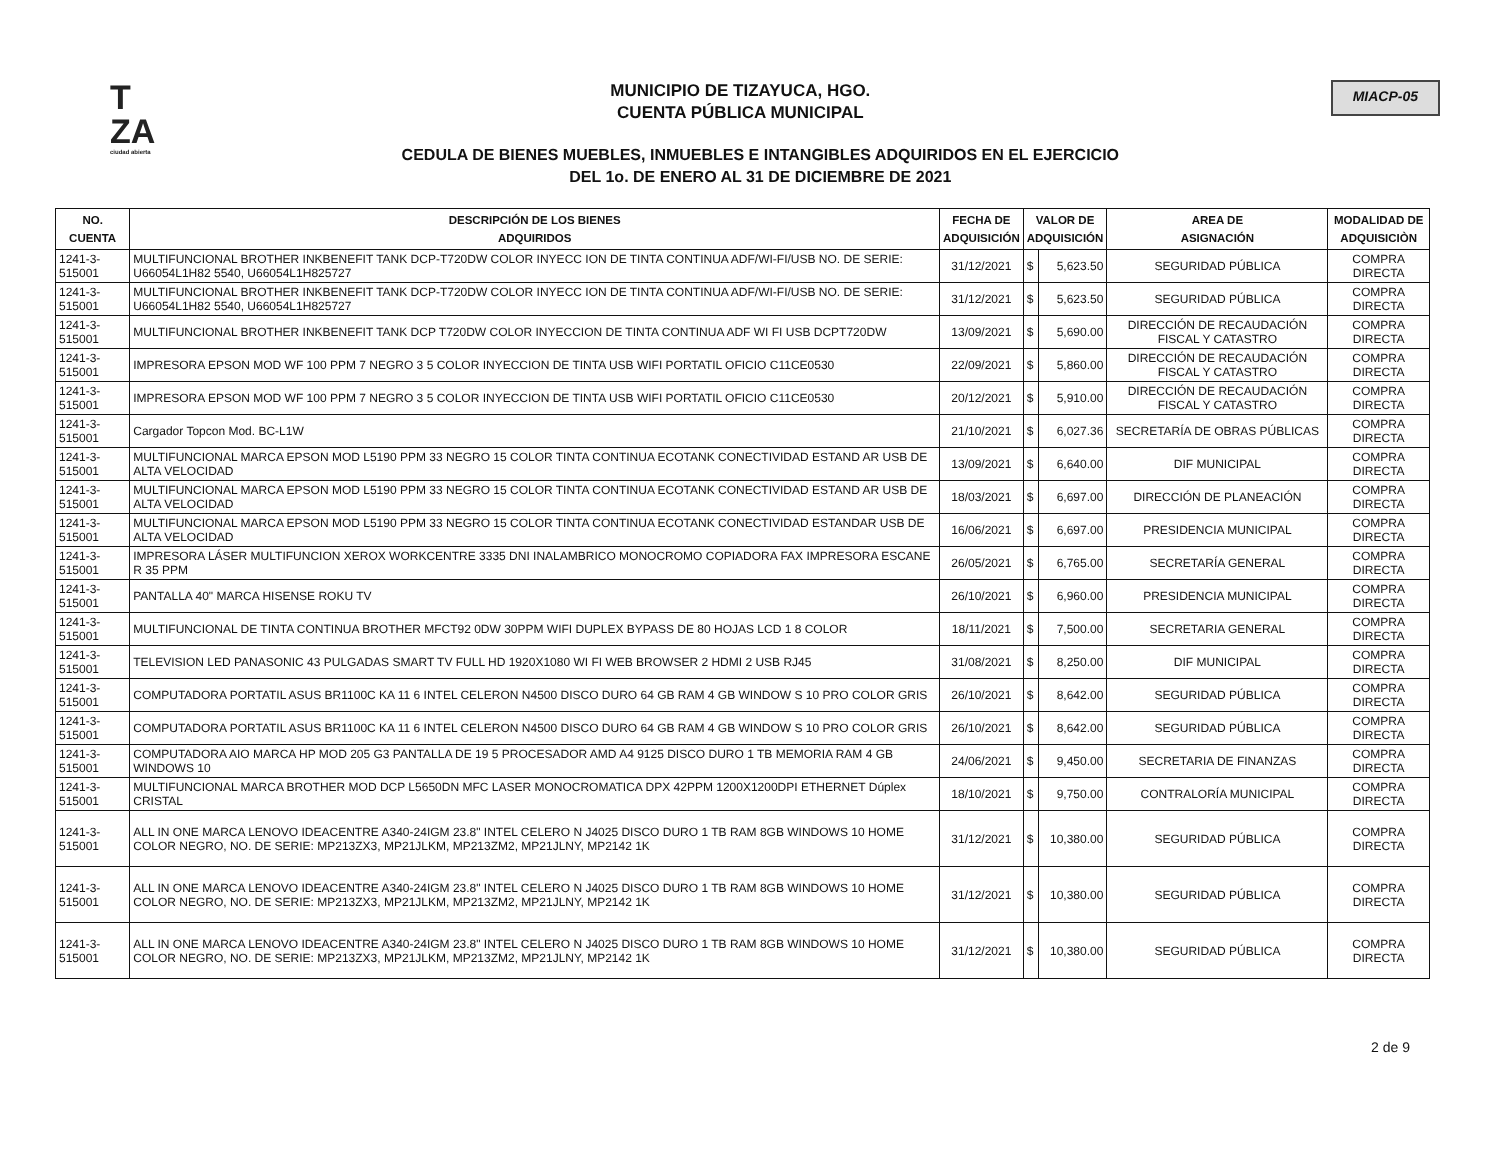T
ZA
ciudad abierta
MUNICIPIO DE TIZAYUCA, HGO.
CUENTA PÚBLICA MUNICIPAL
CEDULA DE BIENES MUEBLES, INMUEBLES E INTANGIBLES ADQUIRIDOS EN EL EJERCICIO
DEL 1o. DE ENERO AL 31 DE DICIEMBRE DE 2021
MIACP-05
| NO. CUENTA | DESCRIPCIÓN DE LOS BIENES ADQUIRIDOS | FECHA DE ADQUISICIÓN | VALOR DE ADQUISICIÓN | | AREA DE ASIGNACIÓN | MODALIDAD DE ADQUISICIÒN |
| --- | --- | --- | --- | --- | --- | --- |
| 1241-3-515001 | MULTIFUNCIONAL BROTHER INKBENEFIT TANK DCP-T720DW COLOR INYECC ION DE TINTA CONTINUA ADF/WI-FI/USB NO. DE SERIE: U66054L1H82 5540, U66054L1H825727 | 31/12/2021 | $ | 5,623.50 | SEGURIDAD PÚBLICA | COMPRA DIRECTA |
| 1241-3-515001 | MULTIFUNCIONAL BROTHER INKBENEFIT TANK DCP-T720DW COLOR INYECC ION DE TINTA CONTINUA ADF/WI-FI/USB NO. DE SERIE: U66054L1H82 5540, U66054L1H825727 | 31/12/2021 | $ | 5,623.50 | SEGURIDAD PÚBLICA | COMPRA DIRECTA |
| 1241-3-515001 | MULTIFUNCIONAL BROTHER INKBENEFIT TANK DCP T720DW COLOR INYECCION DE TINTA CONTINUA ADF WI FI USB DCPT720DW | 13/09/2021 | $ | 5,690.00 | DIRECCIÓN DE RECAUDACIÓN FISCAL Y CATASTRO | COMPRA DIRECTA |
| 1241-3-515001 | IMPRESORA EPSON MOD WF 100 PPM 7 NEGRO 3 5 COLOR INYECCION DE TINTA USB WIFI PORTATIL OFICIO C11CE0530 | 22/09/2021 | $ | 5,860.00 | DIRECCIÓN DE RECAUDACIÓN FISCAL Y CATASTRO | COMPRA DIRECTA |
| 1241-3-515001 | IMPRESORA EPSON MOD WF 100 PPM 7 NEGRO 3 5 COLOR INYECCION DE TINTA USB WIFI PORTATIL OFICIO C11CE0530 | 20/12/2021 | $ | 5,910.00 | DIRECCIÓN DE RECAUDACIÓN FISCAL Y CATASTRO | COMPRA DIRECTA |
| 1241-3-515001 | Cargador Topcon Mod. BC-L1W | 21/10/2021 | $ | 6,027.36 | SECRETARÍA DE OBRAS PÚBLICAS | COMPRA DIRECTA |
| 1241-3-515001 | MULTIFUNCIONAL MARCA EPSON MOD L5190 PPM 33 NEGRO 15 COLOR TINTA CONTINUA ECOTANK CONECTIVIDAD ESTAND AR USB DE ALTA VELOCIDAD | 13/09/2021 | $ | 6,640.00 | DIF MUNICIPAL | COMPRA DIRECTA |
| 1241-3-515001 | MULTIFUNCIONAL MARCA EPSON MOD L5190 PPM 33 NEGRO 15 COLOR TINTA CONTINUA ECOTANK CONECTIVIDAD ESTAND AR USB DE ALTA VELOCIDAD | 18/03/2021 | $ | 6,697.00 | DIRECCIÓN DE PLANEACIÓN | COMPRA DIRECTA |
| 1241-3-515001 | MULTIFUNCIONAL MARCA EPSON MOD L5190 PPM 33 NEGRO 15 COLOR TINTA CONTINUA ECOTANK CONECTIVIDAD ESTANDAR USB DE ALTA VELOCIDAD | 16/06/2021 | $ | 6,697.00 | PRESIDENCIA MUNICIPAL | COMPRA DIRECTA |
| 1241-3-515001 | IMPRESORA LÁSER MULTIFUNCION XEROX WORKCENTRE 3335 DNI INALAMBRICO MONOCROMO COPIADORA FAX IMPRESORA ESCANE R 35 PPM | 26/05/2021 | $ | 6,765.00 | SECRETARÍA GENERAL | COMPRA DIRECTA |
| 1241-3-515001 | PANTALLA 40" MARCA HISENSE ROKU TV | 26/10/2021 | $ | 6,960.00 | PRESIDENCIA MUNICIPAL | COMPRA DIRECTA |
| 1241-3-515001 | MULTIFUNCIONAL DE TINTA CONTINUA BROTHER MFCT92 0DW 30PPM WIFI DUPLEX BYPASS DE 80 HOJAS LCD 1 8 COLOR | 18/11/2021 | $ | 7,500.00 | SECRETARIA GENERAL | COMPRA DIRECTA |
| 1241-3-515001 | TELEVISION LED PANASONIC 43 PULGADAS SMART TV FULL HD 1920X1080 WI FI WEB BROWSER 2 HDMI 2 USB RJ45 | 31/08/2021 | $ | 8,250.00 | DIF MUNICIPAL | COMPRA DIRECTA |
| 1241-3-515001 | COMPUTADORA PORTATIL ASUS BR1100C KA 11 6 INTEL CELERON N4500 DISCO DURO 64 GB RAM 4 GB WINDOW S 10 PRO COLOR GRIS | 26/10/2021 | $ | 8,642.00 | SEGURIDAD PÚBLICA | COMPRA DIRECTA |
| 1241-3-515001 | COMPUTADORA PORTATIL ASUS BR1100C KA 11 6 INTEL CELERON N4500 DISCO DURO 64 GB RAM 4 GB WINDOW S 10 PRO COLOR GRIS | 26/10/2021 | $ | 8,642.00 | SEGURIDAD PÚBLICA | COMPRA DIRECTA |
| 1241-3-515001 | COMPUTADORA AIO MARCA HP MOD 205 G3 PANTALLA DE 19 5 PROCESADOR AMD A4 9125 DISCO DURO 1 TB MEMORIA RAM 4 GB WINDOWS 10 | 24/06/2021 | $ | 9,450.00 | SECRETARIA DE FINANZAS | COMPRA DIRECTA |
| 1241-3-515001 | MULTIFUNCIONAL MARCA BROTHER MOD DCP L5650DN MFC LASER MONOCROMATICA DPX 42PPM 1200X1200DPI ETHERNET Dúplex CRISTAL | 18/10/2021 | $ | 9,750.00 | CONTRALORÍA MUNICIPAL | COMPRA DIRECTA |
| 1241-3-515001 | ALL IN ONE MARCA LENOVO IDEACENTRE A340-24IGM 23.8" INTEL CELERO N J4025 DISCO DURO 1 TB RAM 8GB WINDOWS 10 HOME COLOR NEGRO, NO. DE SERIE: MP213ZX3, MP21JLKM, MP213ZM2, MP21JLNY, MP2142 1K | 31/12/2021 | $ | 10,380.00 | SEGURIDAD PÚBLICA | COMPRA DIRECTA |
| 1241-3-515001 | ALL IN ONE MARCA LENOVO IDEACENTRE A340-24IGM 23.8" INTEL CELERO N J4025 DISCO DURO 1 TB RAM 8GB WINDOWS 10 HOME COLOR NEGRO, NO. DE SERIE: MP213ZX3, MP21JLKM, MP213ZM2, MP21JLNY, MP2142 1K | 31/12/2021 | $ | 10,380.00 | SEGURIDAD PÚBLICA | COMPRA DIRECTA |
| 1241-3-515001 | ALL IN ONE MARCA LENOVO IDEACENTRE A340-24IGM 23.8" INTEL CELERO N J4025 DISCO DURO 1 TB RAM 8GB WINDOWS 10 HOME COLOR NEGRO, NO. DE SERIE: MP213ZX3, MP21JLKM, MP213ZM2, MP21JLNY, MP2142 1K | 31/12/2021 | $ | 10,380.00 | SEGURIDAD PÚBLICA | COMPRA DIRECTA |
2 de 9